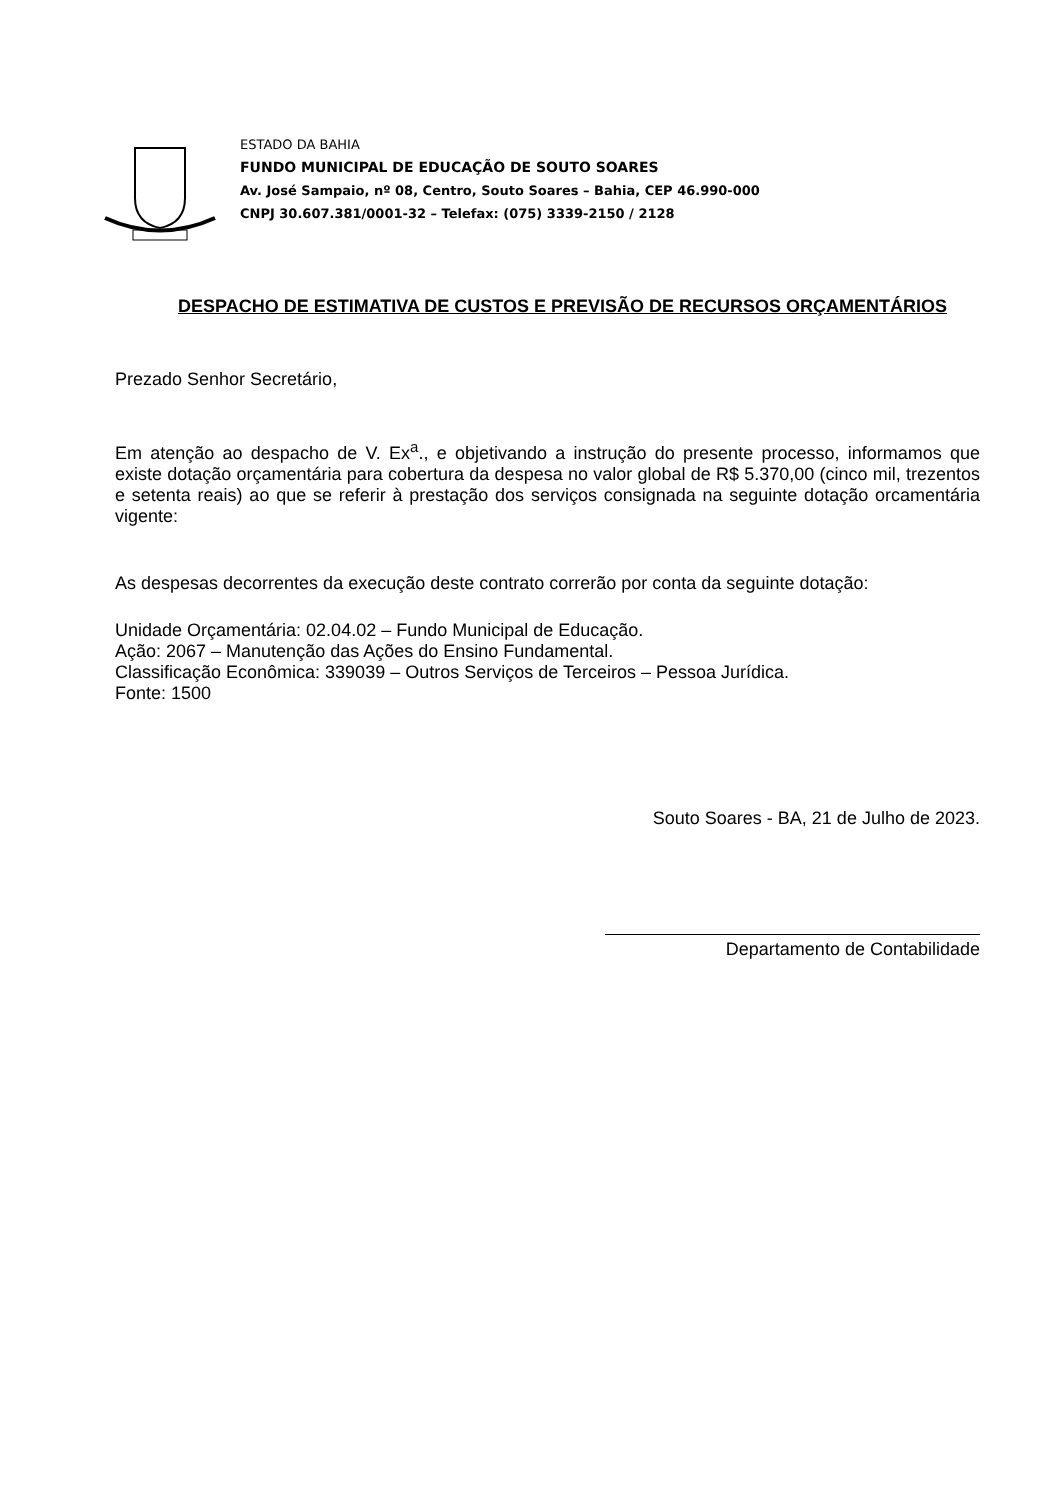ESTADO DA BAHIA
FUNDO MUNICIPAL DE EDUCAÇÃO DE SOUTO SOARES
Av. José Sampaio, nº 08, Centro, Souto Soares – Bahia, CEP 46.990-000
CNPJ 30.607.381/0001-32 – Telefax: (075) 3339-2150 / 2128
DESPACHO DE ESTIMATIVA DE CUSTOS E PREVISÃO DE RECURSOS ORÇAMENTÁRIOS
Prezado Senhor Secretário,
Em atenção ao despacho de V. Ex<sup>a</sup>., e objetivando a instrução do presente processo, informamos que existe dotação orçamentária para cobertura da despesa no valor global de R$ 5.370,00 (cinco mil, trezentos e setenta reais) ao que se referir à prestação dos serviços consignada na seguinte dotação orcamentária vigente:
As despesas decorrentes da execução deste contrato correrão por conta da seguinte dotação:
Unidade Orçamentária: 02.04.02 – Fundo Municipal de Educação.
Ação: 2067 – Manutenção das Ações do Ensino Fundamental.
Classificação Econômica: 339039 – Outros Serviços de Terceiros – Pessoa Jurídica.
Fonte: 1500
Souto Soares - BA, 21 de Julho de 2023.
Departamento de Contabilidade